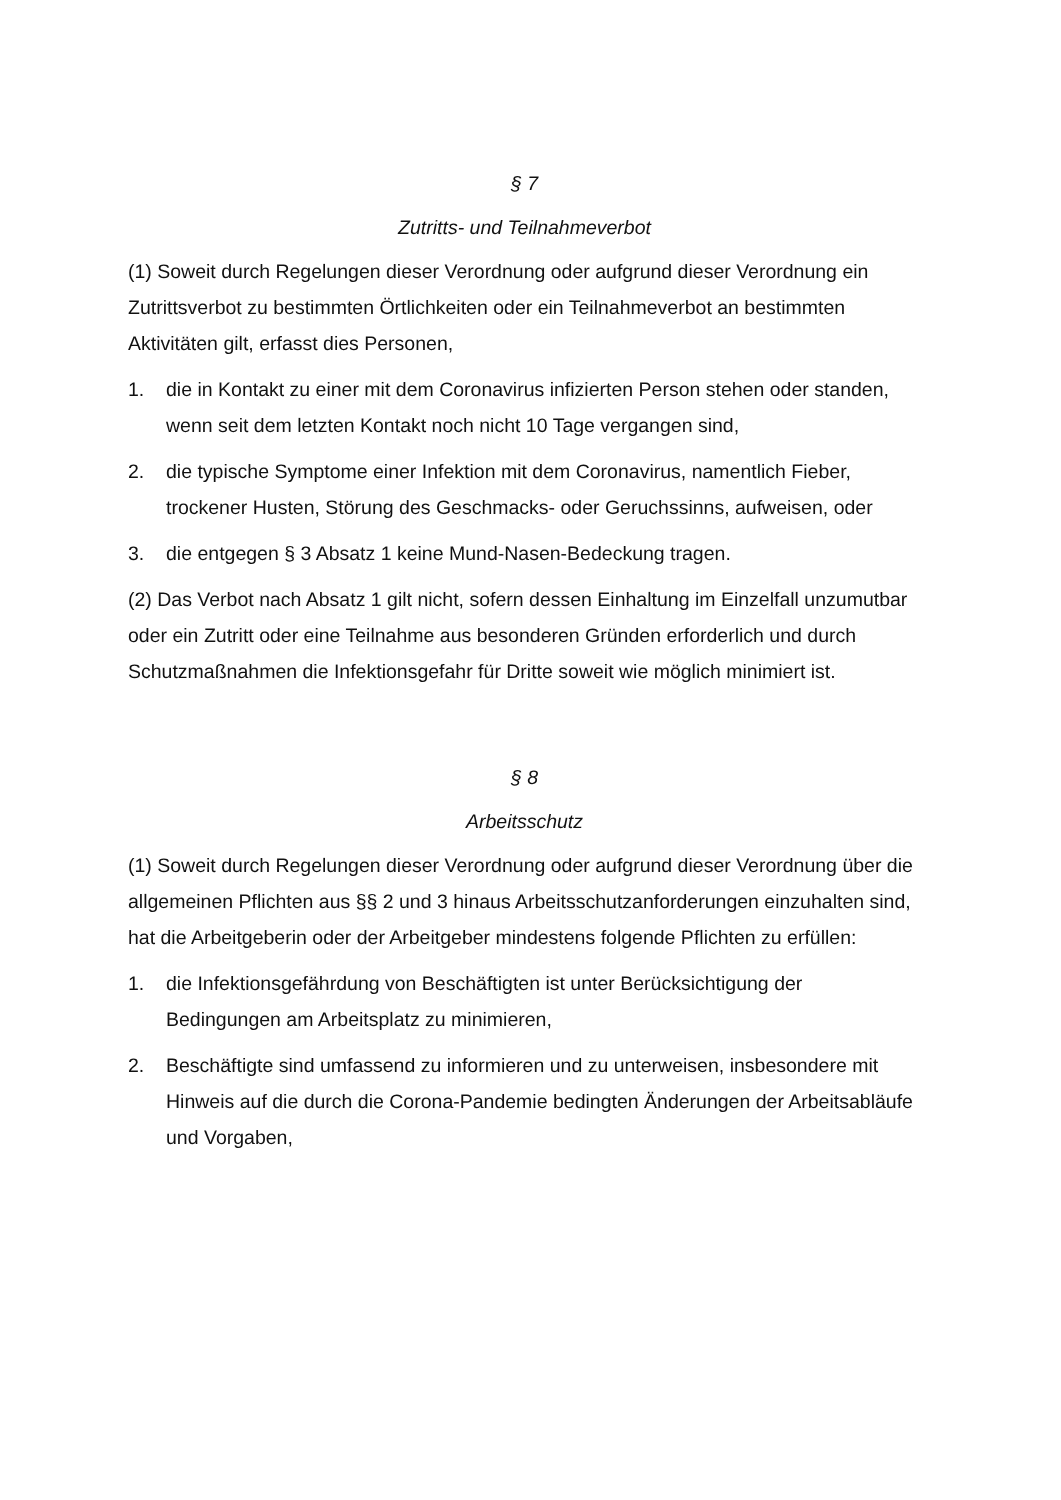§ 7
Zutritts- und Teilnahmeverbot
(1) Soweit durch Regelungen dieser Verordnung oder aufgrund dieser Verordnung ein Zutrittsverbot zu bestimmten Örtlichkeiten oder ein Teilnahmeverbot an bestimmten Aktivitäten gilt, erfasst dies Personen,
1. die in Kontakt zu einer mit dem Coronavirus infizierten Person stehen oder standen, wenn seit dem letzten Kontakt noch nicht 10 Tage vergangen sind,
2. die typische Symptome einer Infektion mit dem Coronavirus, namentlich Fieber, trockener Husten, Störung des Geschmacks- oder Geruchssinns, aufweisen, oder
3. die entgegen § 3 Absatz 1 keine Mund-Nasen-Bedeckung tragen.
(2) Das Verbot nach Absatz 1 gilt nicht, sofern dessen Einhaltung im Einzelfall unzumutbar oder ein Zutritt oder eine Teilnahme aus besonderen Gründen erforderlich und durch Schutzmaßnahmen die Infektionsgefahr für Dritte soweit wie möglich minimiert ist.
§ 8
Arbeitsschutz
(1) Soweit durch Regelungen dieser Verordnung oder aufgrund dieser Verordnung über die allgemeinen Pflichten aus §§ 2 und 3 hinaus Arbeitsschutzanforderungen einzuhalten sind, hat die Arbeitgeberin oder der Arbeitgeber mindestens folgende Pflichten zu erfüllen:
1. die Infektionsgefährdung von Beschäftigten ist unter Berücksichtigung der Bedingungen am Arbeitsplatz zu minimieren,
2. Beschäftigte sind umfassend zu informieren und zu unterweisen, insbesondere mit Hinweis auf die durch die Corona-Pandemie bedingten Änderungen der Arbeitsabläufe und Vorgaben,